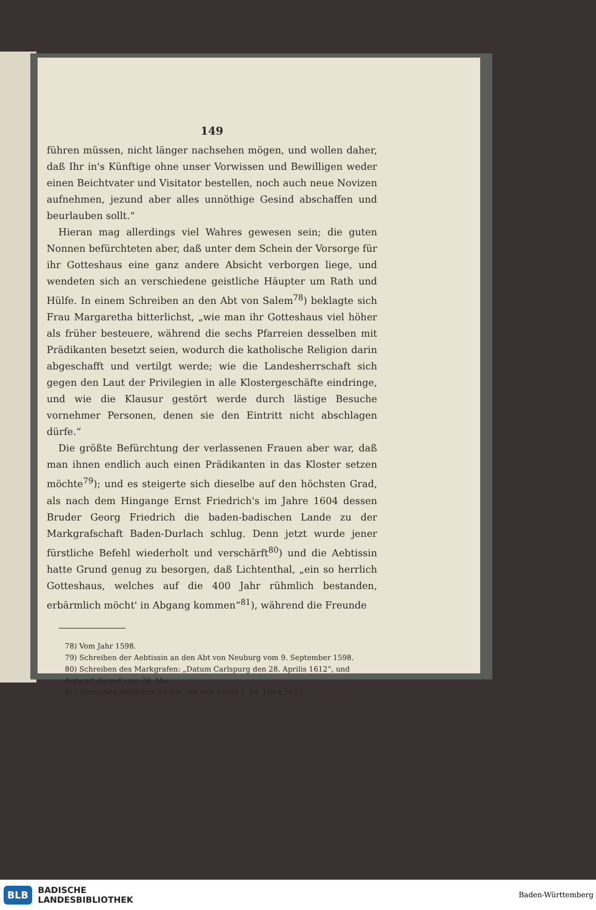149
führen müssen, nicht länger nachsehen mögen, und wollen daher, daß Ihr in's Künftige ohne unser Vorwissen und Bewilligen weder einen Beichtvater und Visitator bestellen, noch auch neue Novizen aufnehmen, jezund aber alles unnöthige Gesind abschaffen und beurlauben sollt.“
Hieran mag allerdings viel Wahres gewesen sein; die guten Nonnen befürchteten aber, daß unter dem Schein der Vorsorge für ihr Gotteshaus eine ganz andere Absicht verborgen liege, und wendeten sich an verschiedene geistliche Häupter um Rath und Hülfe. In einem Schreiben an den Abt von Salem<sup>78</sup>) beklagte sich Frau Margaretha bitterlichst, „wie man ihr Gotteshaus viel höher als früher besteuere, während die sechs Pfarreien desselben mit Prädikanten besetzt seien, wodurch die katholische Religion darin abgeschafft und vertilgt werde; wie die Landesherrschaft sich gegen den Laut der Privilegien in alle Klostergeschäfte eindringe, und wie die Klausur gestört werde durch lästige Besuche vornehmer Personen, denen sie den Eintritt nicht abschlagen dürfe.“
Die größte Befürchtung der verlassenen Frauen aber war, daß man ihnen endlich auch einen Prädikanten in das Kloster setzen möchte<sup>79</sup>); und es steigerte sich dieselbe auf den höchsten Grad, als nach dem Hingange Ernst Friedrich's im Jahre 1604 dessen Bruder Georg Friedrich die baden-badischen Lande zu der Markgrafschaft Baden-Durlach schlug. Denn jetzt wurde jener fürstliche Befehl wiederholt und verschärft<sup>80</sup>) und die Aebtissin hatte Grund genug zu besorgen, daß Lichtenthal, „ein so herrlich Gotteshaus, welches auf die 400 Jahr rühmlich bestanden, erbärmlich möcht' in Abgang kommen“<sup>81</sup>), während die Freunde
78) Vom Jahr 1598.
79) Schreiben der Aebtissin an den Abt von Neuburg vom 9. September 1598.
80) Schreiben des Markgrafen: „Datum Carlspurg den 28. Aprilis 1612“, und Antwort darauf vom 20. Mai.
81) Schreiben derselben an den Abt von Salem v. 14. März 1613.
BLB BADISCHE
LANDESBIBLIOTHEK
Baden-Württemberg